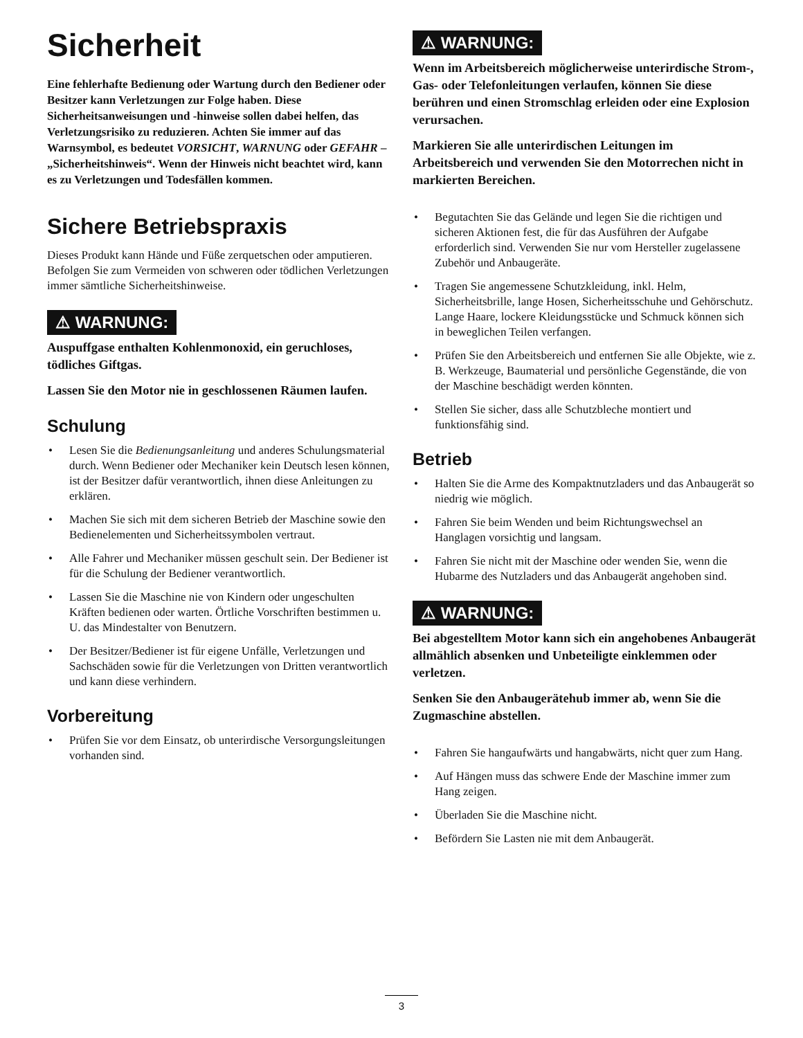Sicherheit
Eine fehlerhafte Bedienung oder Wartung durch den Bediener oder Besitzer kann Verletzungen zur Folge haben. Diese Sicherheitsanweisungen und -hinweise sollen dabei helfen, das Verletzungsrisiko zu reduzieren. Achten Sie immer auf das Warnsymbol, es bedeutet VORSICHT, WARNUNG oder GEFAHR – „Sicherheitshinweis“. Wenn der Hinweis nicht beachtet wird, kann es zu Verletzungen und Todesfällen kommen.
Sichere Betriebspraxis
Dieses Produkt kann Hände und Füße zerquetschen oder amputieren. Befolgen Sie zum Vermeiden von schweren oder tödlichen Verletzungen immer sämtliche Sicherheitshinweise.
⚠ WARNUNG:
Auspuffgase enthalten Kohlenmonoxid, ein geruchloses, tödliches Giftgas.
Lassen Sie den Motor nie in geschlossenen Räumen laufen.
Schulung
• Lesen Sie die Bedienungsanleitung und anderes Schulungsmaterial durch. Wenn Bediener oder Mechaniker kein Deutsch lesen können, ist der Besitzer dafür verantwortlich, ihnen diese Anleitungen zu erklären.
• Machen Sie sich mit dem sicheren Betrieb der Maschine sowie den Bedienelementen und Sicherheitssymbolen vertraut.
• Alle Fahrer und Mechaniker müssen geschult sein. Der Bediener ist für die Schulung der Bediener verantwortlich.
• Lassen Sie die Maschine nie von Kindern oder ungeschulten Kräften bedienen oder warten. Örtliche Vorschriften bestimmen u. U. das Mindestalter von Benutzern.
• Der Besitzer/Bediener ist für eigene Unfälle, Verletzungen und Sachschäden sowie für die Verletzungen von Dritten verantwortlich und kann diese verhindern.
Vorbereitung
• Prüfen Sie vor dem Einsatz, ob unterirdische Versorgungsleitungen vorhanden sind.
⚠ WARNUNG:
Wenn im Arbeitsbereich möglicherweise unterirdische Strom-, Gas- oder Telefonleitungen verlaufen, können Sie diese berühren und einen Stromschlag erleiden oder eine Explosion verursachen.
Markieren Sie alle unterirdischen Leitungen im Arbeitsbereich und verwenden Sie den Motorrechen nicht in markierten Bereichen.
• Begutachten Sie das Gelände und legen Sie die richtigen und sicheren Aktionen fest, die für das Ausführen der Aufgabe erforderlich sind. Verwenden Sie nur vom Hersteller zugelassene Zubehör und Anbaugeräte.
• Tragen Sie angemessene Schutzkleidung, inkl. Helm, Sicherheitsbrille, lange Hosen, Sicherheitsschuhe und Gehörschutz. Lange Haare, lockere Kleidungsstücke und Schmuck können sich in beweglichen Teilen verfangen.
• Prüfen Sie den Arbeitsbereich und entfernen Sie alle Objekte, wie z. B. Werkzeuge, Baumaterial und persönliche Gegenstände, die von der Maschine beschädigt werden könnten.
• Stellen Sie sicher, dass alle Schutzbleche montiert und funktionsfähig sind.
Betrieb
• Halten Sie die Arme des Kompaktnutzladers und das Anbaugerät so niedrig wie möglich.
• Fahren Sie beim Wenden und beim Richtungswechsel an Hanglagen vorsichtig und langsam.
• Fahren Sie nicht mit der Maschine oder wenden Sie, wenn die Hubarme des Nutzladers und das Anbaugerät angehoben sind.
⚠ WARNUNG:
Bei abgestelltem Motor kann sich ein angehobenes Anbaugerät allmählich absenken und Unbeteiligte einklemmen oder verletzen.
Senken Sie den Anbaugerätehub immer ab, wenn Sie die Zugmaschine abstellen.
• Fahren Sie hangaufwärts und hangabwärts, nicht quer zum Hang.
• Auf Hängen muss das schwere Ende der Maschine immer zum Hang zeigen.
• Überladen Sie die Maschine nicht.
• Befördern Sie Lasten nie mit dem Anbaugerät.
3